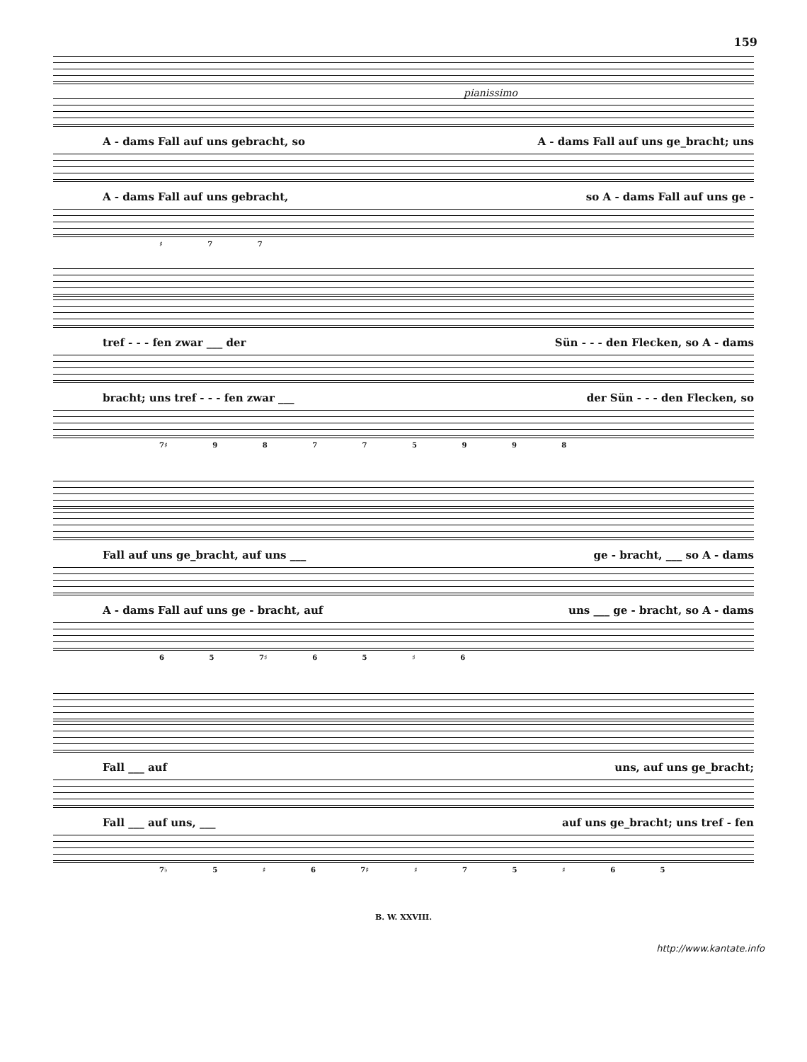159
pianissimo
A - dams Fall auf uns gebracht, so A - dams Fall auf uns ge_bracht; uns
A - dams Fall auf uns gebracht, so A - dams Fall auf uns ge -
♯ 7 7
tref - - - fen zwar ___ der Sün - - - den Flecken, so A - dams
bracht; uns tref - - - fen zwar ___ der Sün - - - den Flecken, so
7♯ 9 8 7 7 5 9 9 8
Fall auf uns ge_bracht, auf uns ___ ge - bracht, ___ so A - dams
A - dams Fall auf uns ge - bracht, auf uns ___ ge - bracht, so A - dams
6 5 7♯ 6 5 ♯ 6
Fall ___ auf uns, auf uns ge_bracht;
Fall ___ auf uns, ___ auf uns ge_bracht; uns tref - fen
7♭ 5 ♯ 6 7♯ ♯ 7 5 ♯ 6 5
B. W. XXVIII.
http://www.kantate.info